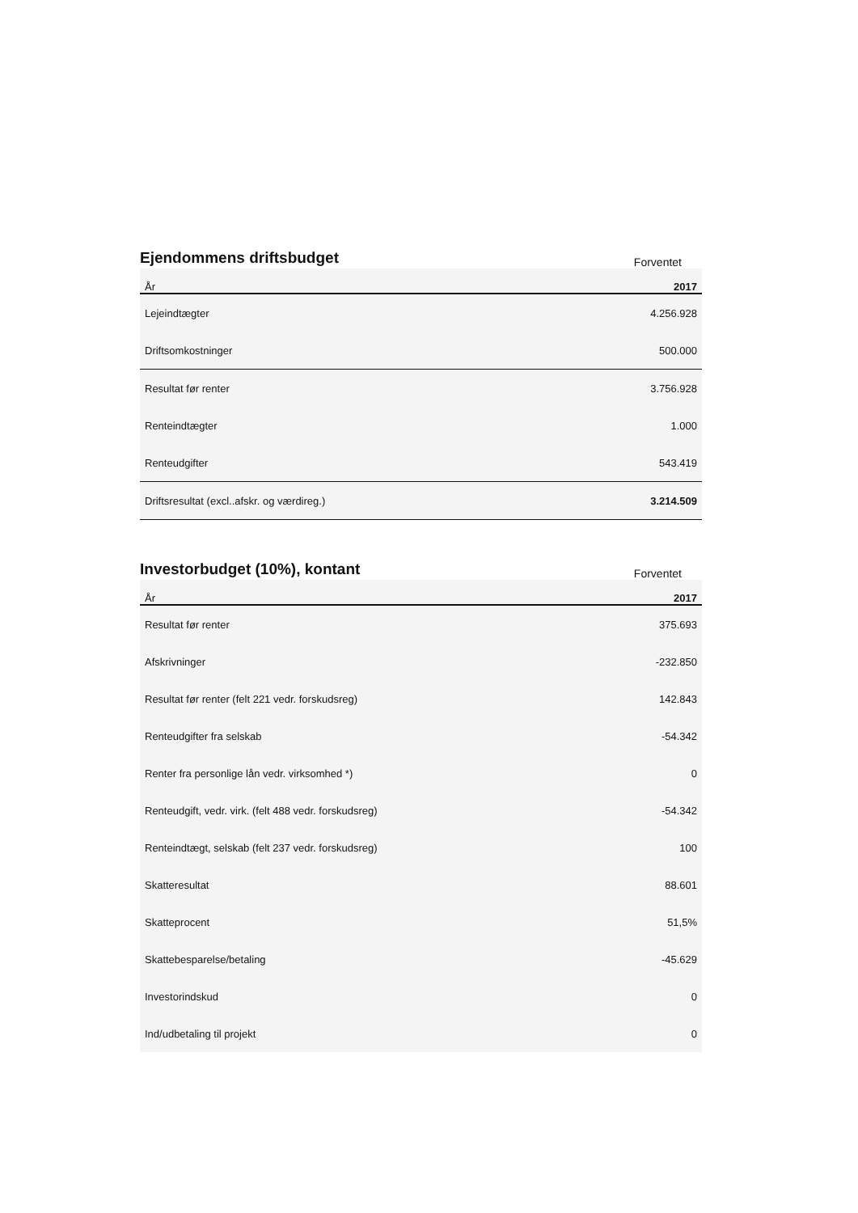Ejendommens driftsbudget
Forventet
| År | 2017 |
| --- | --- |
| Lejeindtægter | 4.256.928 |
| Driftsomkostninger | 500.000 |
| Resultat før renter | 3.756.928 |
| Renteindtægter | 1.000 |
| Renteudgifter | 543.419 |
| Driftsresultat (excl..afskr. og værdireg.) | 3.214.509 |
Investorbudget (10%), kontant
Forventet
| År | 2017 |
| --- | --- |
| Resultat før renter | 375.693 |
| Afskrivninger | -232.850 |
| Resultat før renter (felt 221 vedr. forskudsreg) | 142.843 |
| Renteudgifter fra selskab | -54.342 |
| Renter fra personlige lån vedr. virksomhed *) | 0 |
| Renteudgift, vedr. virk. (felt 488 vedr. forskudsreg) | -54.342 |
| Renteindtægt, selskab (felt 237 vedr. forskudsreg) | 100 |
| Skatteresultat | 88.601 |
| Skatteprocent | 51,5% |
| Skattebesparelse/betaling | -45.629 |
| Investorindskud | 0 |
| Ind/udbetaling til projekt | 0 |